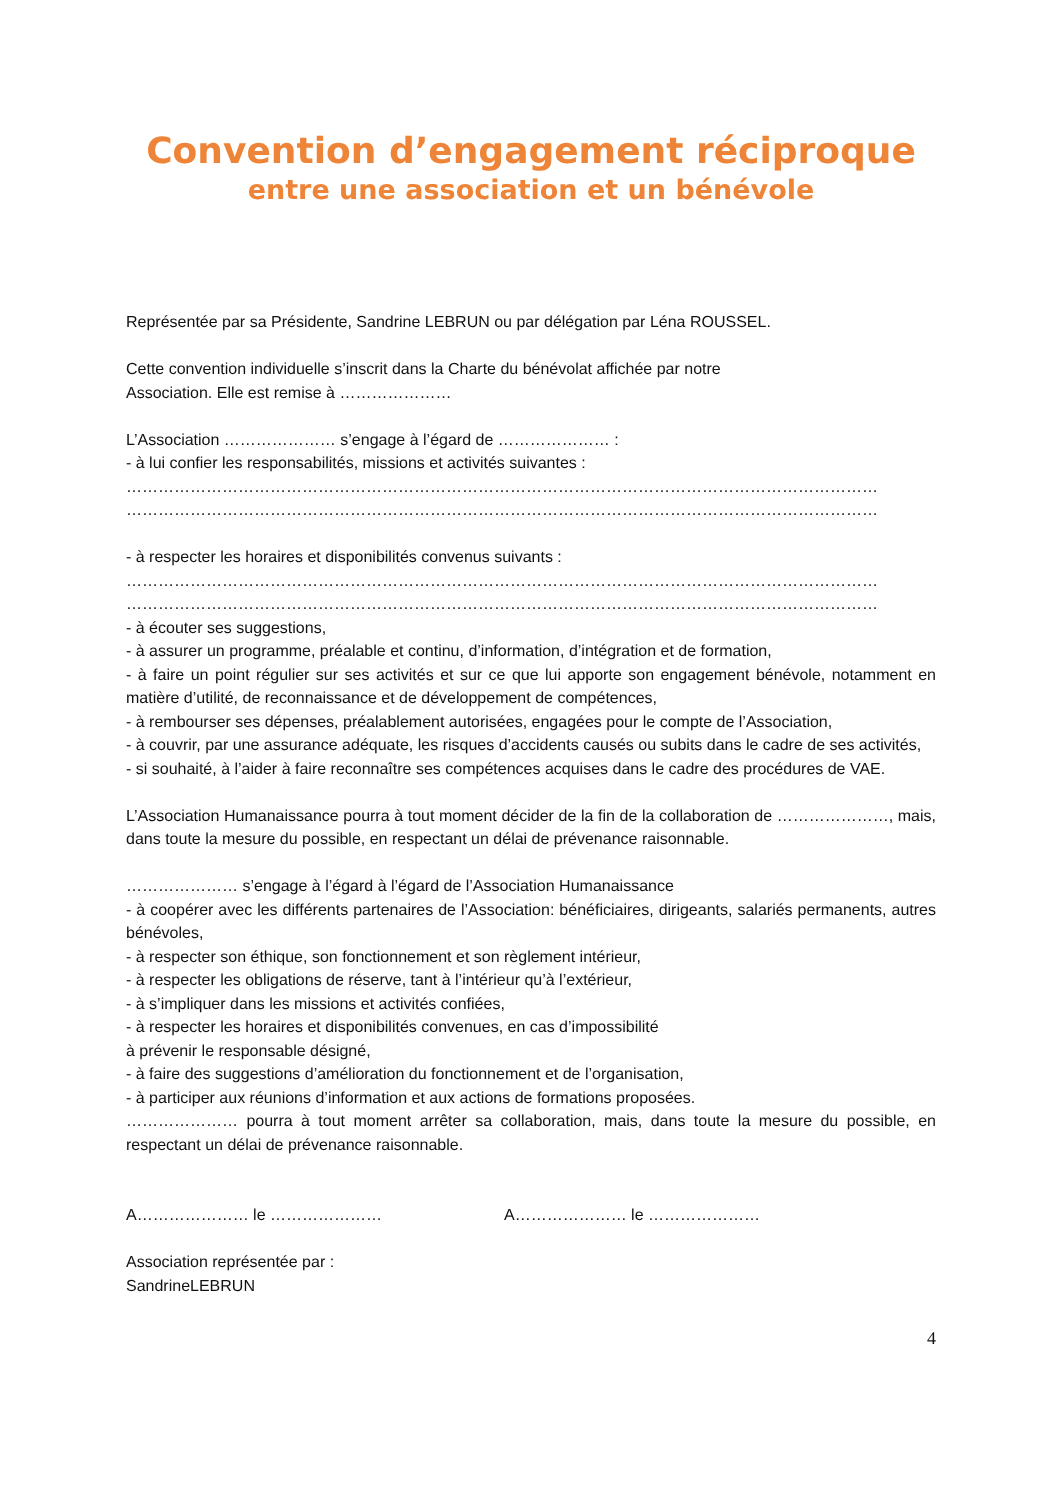Convention d’engagement réciproque
entre une association et un bénévole
Représentée par sa Présidente, Sandrine LEBRUN ou par délégation par Léna ROUSSEL.
Cette convention individuelle s’inscrit dans la Charte du bénévolat affichée par notre
Association. Elle est remise à …………………
L’Association ………………… s’engage à l’égard de ………………… :
- à lui confier les responsabilités, missions et activités suivantes :
……………………………………………………………………………………………………………………………
……………………………………………………………………………………………………………………………
- à respecter les horaires et disponibilités convenus suivants :
……………………………………………………………………………………………………………………………
……………………………………………………………………………………………………………………………
- à écouter ses suggestions,
- à assurer un programme, préalable et continu, d’information, d’intégration et de formation,
- à faire un point régulier sur ses activités et sur ce que lui apporte son engagement bénévole, notamment en matière d’utilité, de reconnaissance et de développement de compétences,
- à rembourser ses dépenses, préalablement autorisées, engagées pour le compte de l’Association,
- à couvrir, par une assurance adéquate, les risques d’accidents causés ou subits dans le cadre de ses activités,
- si souhaité, à l’aider à faire reconnaître ses compétences acquises dans le cadre des procédures de VAE.
L’Association Humanaissance pourra à tout moment décider de la fin de la collaboration de …………………, mais, dans toute la mesure du possible, en respectant un délai de prévenance raisonnable.
………………… s’engage à l’égard à l’égard de l’Association Humanaissance
- à coopérer avec les différents partenaires de l’Association: bénéficiaires, dirigeants, salariés permanents, autres bénévoles,
- à respecter son éthique, son fonctionnement et son règlement intérieur,
- à respecter les obligations de réserve, tant à l’intérieur qu’à l’extérieur,
- à s’impliquer dans les missions et activités confiées,
- à respecter les horaires et disponibilités convenues, en cas d’impossibilité
à prévenir le responsable désigné,
- à faire des suggestions d’amélioration du fonctionnement et de l’organisation,
- à participer aux réunions d’information et aux actions de formations proposées.
………………… pourra à tout moment arrêter sa collaboration, mais, dans toute la mesure du possible, en respectant un délai de prévenance raisonnable.
A………………… le ………………… A………………… le …………………
Association représentée par :
SandrineLEBRUN
4